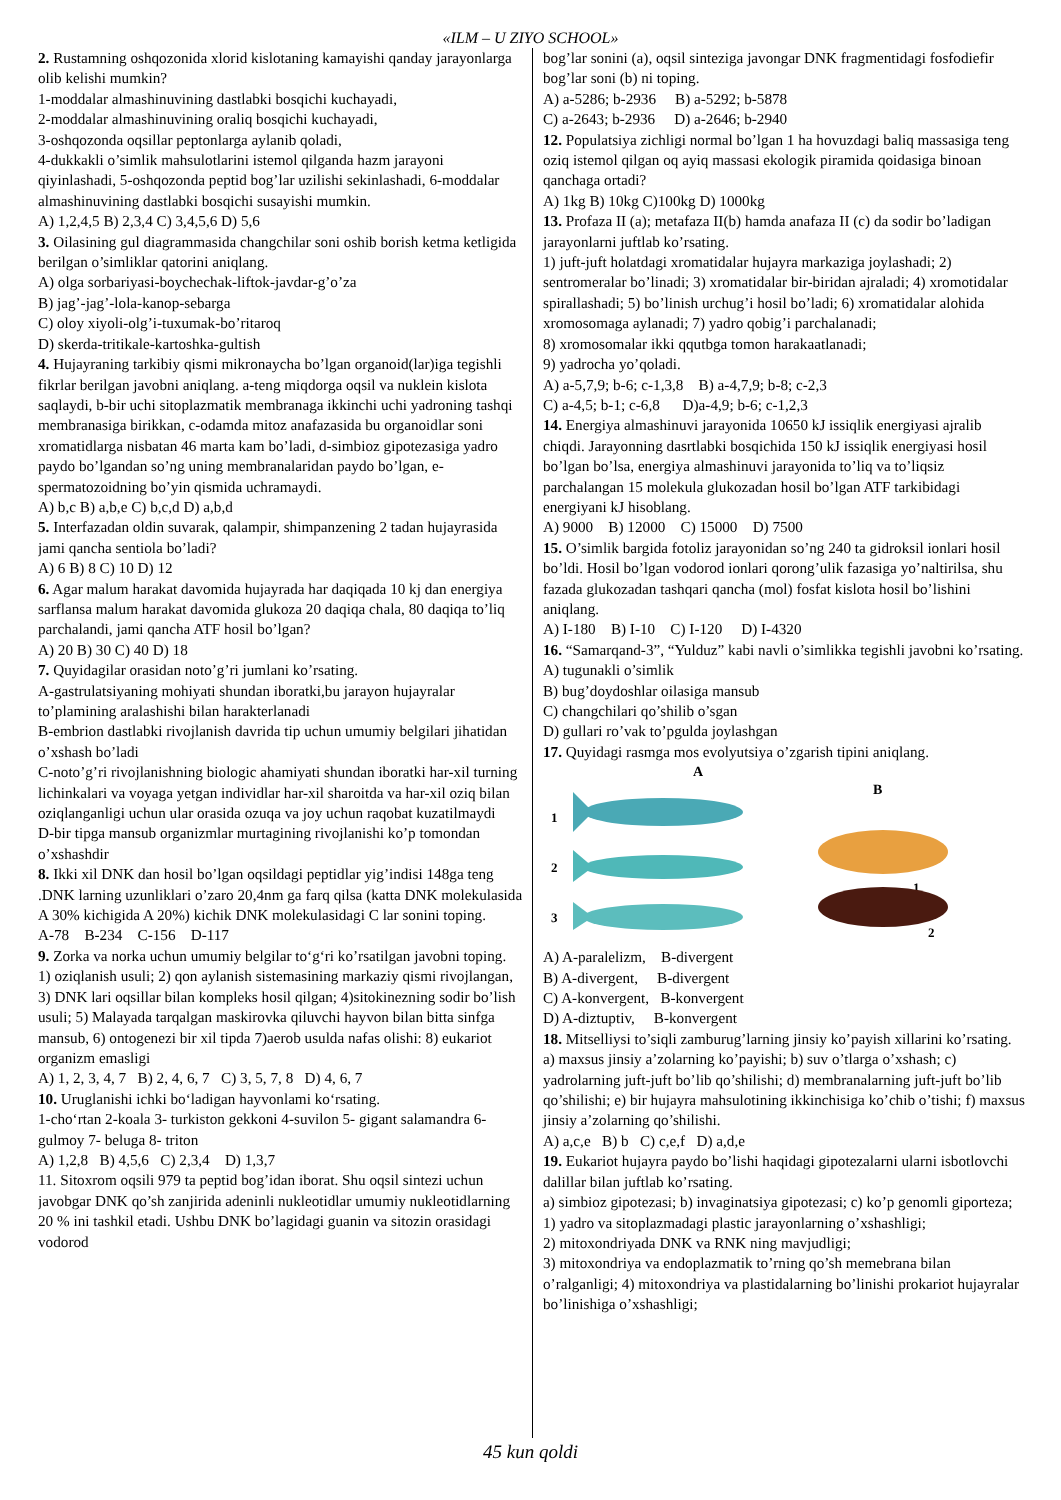«ILM – U ZIYO SCHOOL»
2. Rustamning oshqozonida xlorid kislotaning kamayishi qanday jarayonlarga olib kelishi mumkin?
1-moddalar almashinuvining dastlabki bosqichi kuchayadi,
2-moddalar almashinuvining oraliq bosqichi kuchayadi,
3-oshqozonda oqsillar peptonlarga aylanib qoladi,
4-dukkakli o’simlik mahsulotlarini istemol qilganda hazm jarayoni qiyinlashadi, 5-oshqozonda peptid bog’lar uzilishi sekinlashadi, 6-moddalar almashinuvining dastlabki bosqichi susayishi mumkin.
A) 1,2,4,5 B) 2,3,4 C) 3,4,5,6 D) 5,6
3. Oilasining gul diagrammasida changchilar soni oshib borish ketma ketligida berilgan o’simliklar qatorini aniqlang.
A) olga sorbariyasi-boychechak-liftok-javdar-g’o’za
B) jag’-jag’-lola-kanop-sebarga
C) oloy xiyoli-olg’i-tuxumak-bo’ritaroq
D) skerda-tritikale-kartoshka-gultish
4. Hujayraning tarkibiy qismi mikronaycha bo’lgan organoid(lar)iga tegishli fikrlar berilgan javobni aniqlang. a-teng miqdorga oqsil va nuklein kislota saqlaydi, b-bir uchi sitoplazmatik membranaga ikkinchi uchi yadroning tashqi membranasiga birikkan, c-odamda mitoz anafazasida bu organoidlar soni xromatidlarga nisbatan 46 marta kam bo’ladi, d-simbioz gipotezasiga yadro paydo bo’lgandan so’ng uning membranalaridan paydo bo’lgan, e-spermatozoidning bo’yin qismida uchramaydi.
A) b,c B) a,b,e C) b,c,d D) a,b,d
5. Interfazadan oldin suvarak, qalampir, shimpanzening 2 tadan hujayrasida jami qancha sentiola bo’ladi?
A) 6 B) 8 C) 10 D) 12
6. Agar malum harakat davomida hujayrada har daqiqada 10 kj dan energiya sarflansa malum harakat davomida glukoza 20 daqiqa chala, 80 daqiqa to’liq parchalandi, jami qancha ATF hosil bo’lgan?
A) 20 B) 30 C) 40 D) 18
7. Quyidagilar orasidan noto’g’ri jumlani ko’rsating.
A-gastrulatsiyaning mohiyati shundan iboratki,bu jarayon hujayralar to’plamining aralashishi bilan harakterlanadi
B-embrion dastlabki rivojlanish davrida tip uchun umumiy belgilari jihatidan o’xshash bo’ladi
C-noto’g’ri rivojlanishning biologic ahamiyati shundan iboratki har-xil turning lichinkalari va voyaga yetgan individlar har-xil sharoitda va har-xil oziq bilan oziqlanganligi uchun ular orasida ozuqa va joy uchun raqobat kuzatilmaydi
D-bir tipga mansub organizmlar murtagining rivojlanishi ko’p tomondan o’xshashdir
8. Ikki xil DNK dan hosil bo’lgan oqsildagi peptidlar yig’indisi 148ga teng .DNK larning uzunliklari o’zaro 20,4nm ga farq qilsa (katta DNK molekulasida A 30% kichigida A 20%) kichik DNK molekulasidagi C lar sonini toping.
A-78 B-234 C-156 D-117
9. Zorka va norka uchun umumiy belgilar to‘g‘ri ko’rsatilgan javobni toping.
1) oziqlanish usuli; 2) qon aylanish sistemasining markaziy qismi rivojlangan, 3) DNK lari oqsillar bilan kompleks hosil qilgan; 4)sitokinezning sodir bo’lish usuli; 5) Malayada tarqalgan maskirovka qiluvchi hayvon bilan bitta sinfga mansub, 6) ontogenezi bir xil tipda 7)aerob usulda nafas olishi: 8) eukariot organizm emasligi
A) 1, 2, 3, 4, 7 B) 2, 4, 6, 7 C) 3, 5, 7, 8 D) 4, 6, 7
10. Uruglanishi ichki bo‘ladigan hayvonlami ko‘rsating.
1-cho‘rtan 2-koala 3- turkiston gekkoni 4-suvilon 5- gigant salamandra 6- gulmoy 7- beluga 8- triton
A) 1,2,8 B) 4,5,6 C) 2,3,4 D) 1,3,7
11. Sitoxrom oqsili 979 ta peptid bog’idan iborat. Shu oqsil sintezi uchun javobgar DNK qo’sh zanjirida adeninli nukleotidlar umumiy nukleotidlarning 20 % ini tashkil etadi. Ushbu DNK bo’lagidagi guanin va sitozin orasidagi vodorod
bog’lar sonini (a), oqsil sinteziga javongar DNK fragmentidagi fosfodiefir bog’lar soni (b) ni toping.
A) a-5286; b-2936 B) a-5292; b-5878
C) a-2643; b-2936 D) a-2646; b-2940
12. Populatsiya zichligi normal bo’lgan 1 ha hovuzdagi baliq massasiga teng oziq istemol qilgan oq ayiq massasi ekologik piramida qoidasiga binoan qanchaga ortadi?
A) 1kg B) 10kg C)100kg D) 1000kg
13. Profaza II (a); metafaza II(b) hamda anafaza II (c) da sodir bo’ladigan jarayonlarni juftlab ko’rsating.
1) juft-juft holatdagi xromatidalar hujayra markaziga joylashadi; 2) sentromeralar bo’linadi; 3) xromatidalar bir-biridan ajraladi; 4) xromotidalar spirallashadi; 5) bo’linish urchug’i hosil bo’ladi; 6) xromatidalar alohida xromosomaga aylanadi; 7) yadro qobig’i parchalanadi;
8) xromosomalar ikki qqutbga tomon harakaatlanadi;
9) yadrocha yo’qoladi.
A) a-5,7,9; b-6; c-1,3,8 B) a-4,7,9; b-8; c-2,3
C) a-4,5; b-1; c-6,8 D)a-4,9; b-6; c-1,2,3
14. Energiya almashinuvi jarayonida 10650 kJ issiqlik energiyasi ajralib chiqdi. Jarayonning dasrtlabki bosqichida 150 kJ issiqlik energiyasi hosil bo’lgan bo’lsa, energiya almashinuvi jarayonida to’liq va to’liqsiz parchalangan 15 molekula glukozadan hosil bo’lgan ATF tarkibidagi energiyani kJ hisoblang.
A) 9000 B) 12000 C) 15000 D) 7500
15. O’simlik bargida fotoliz jarayonidan so’ng 240 ta gidroksil ionlari hosil bo’ldi. Hosil bo’lgan vodorod ionlari qorong’ulik fazasiga yo’naltirilsa, shu fazada glukozadan tashqari qancha (mol) fosfat kislota hosil bo’lishini aniqlang.
A) I-180 B) I-10 C) I-120 D) I-4320
16. “Samarqand-3”, “Yulduz” kabi navli o’simlikka tegishli javobni ko’rsating.
A) tugunakli o’simlik
B) bug’doydoshlar oilasiga mansub
C) changchilari qo’shilib o’sgan
D) gullari ro’vak to’pgulda joylashgan
17. Quyidagi rasmga mos evolyutsiya o’zgarish tipini aniqlang.
A
B
1
2
3
1
2
A) A-paralelizm, B-divergent
B) A-divergent, B-divergent
C) A-konvergent, B-konvergent
D) A-diztuptiv, B-konvergent
18. Mitselliysi to’siqli zamburug’larning jinsiy ko’payish xillarini ko’rsating. a) maxsus jinsiy a’zolarning ko’payishi; b) suv o’tlarga o’xshash; c) yadrolarning juft-juft bo’lib qo’shilishi; d) membranalarning juft-juft bo’lib qo’shilishi; e) bir hujayra mahsulotining ikkinchisiga ko’chib o’tishi; f) maxsus jinsiy a’zolarning qo’shilishi.
A) a,c,e B) b C) c,e,f D) a,d,e
19. Eukariot hujayra paydo bo’lishi haqidagi gipotezalarni ularni isbotlovchi dalillar bilan juftlab ko’rsating.
a) simbioz gipotezasi; b) invaginatsiya gipotezasi; c) ko’p genomli giporteza;
1) yadro va sitoplazmadagi plastic jarayonlarning o’xshashligi;
2) mitoxondriyada DNK va RNK ning mavjudligi;
3) mitoxondriya va endoplazmatik to’rning qo’sh memebrana bilan o’ralganligi; 4) mitoxondriya va plastidalarning bo’linishi prokariot hujayralar bo’linishiga o’xshashligi;
45 kun qoldi